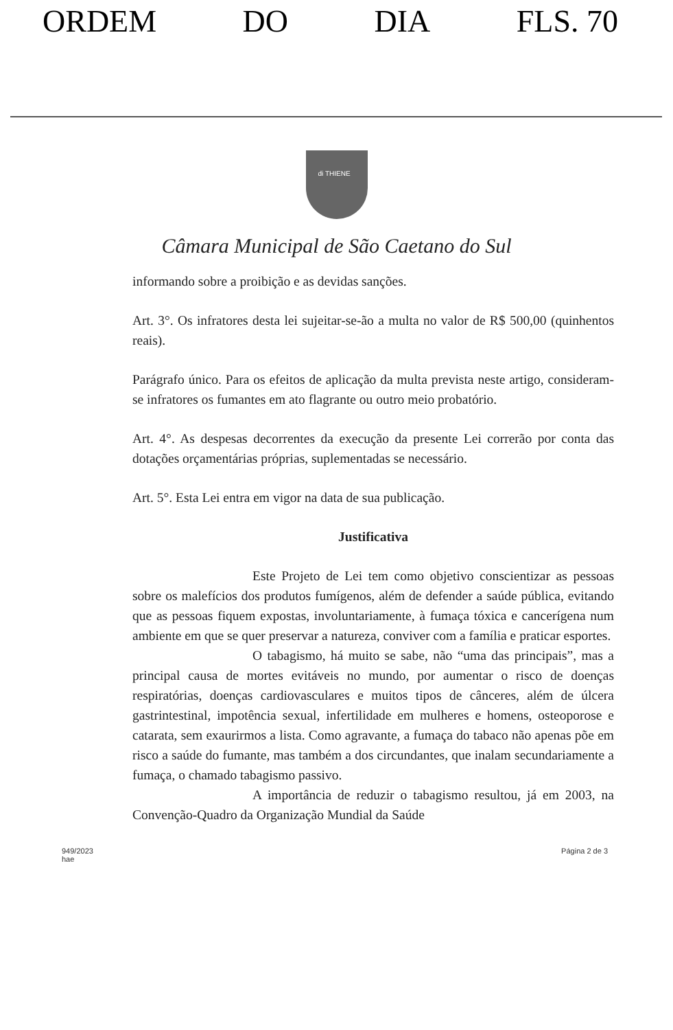ORDEM DO DIA FLS. 70
di THIENE
Câmara Municipal de São Caetano do Sul
informando sobre a proibição e as devidas sanções.
Art. 3°. Os infratores desta lei sujeitar-se-ão a multa no valor de R$ 500,00 (quinhentos reais).
Parágrafo único. Para os efeitos de aplicação da multa prevista neste artigo, consideram-se infratores os fumantes em ato flagrante ou outro meio probatório.
Art. 4°. As despesas decorrentes da execução da presente Lei correrão por conta das dotações orçamentárias próprias, suplementadas se necessário.
Art. 5°. Esta Lei entra em vigor na data de sua publicação.
Justificativa
Este Projeto de Lei tem como objetivo conscientizar as pessoas sobre os malefícios dos produtos fumígenos, além de defender a saúde pública, evitando que as pessoas fiquem expostas, involuntariamente, à fumaça tóxica e cancerígena num ambiente em que se quer preservar a natureza, conviver com a família e praticar esportes.
O tabagismo, há muito se sabe, não “uma das principais”, mas a principal causa de mortes evitáveis no mundo, por aumentar o risco de doenças respiratórias, doenças cardiovasculares e muitos tipos de cânceres, além de úlcera gastrintestinal, impotência sexual, infertilidade em mulheres e homens, osteoporose e catarata, sem exaurirmos a lista. Como agravante, a fumaça do tabaco não apenas põe em risco a saúde do fumante, mas também a dos circundantes, que inalam secundariamente a fumaça, o chamado tabagismo passivo.
A importância de reduzir o tabagismo resultou, já em 2003, na Convenção-Quadro da Organização Mundial da Saúde
949/2023
hae
Página 2 de 3